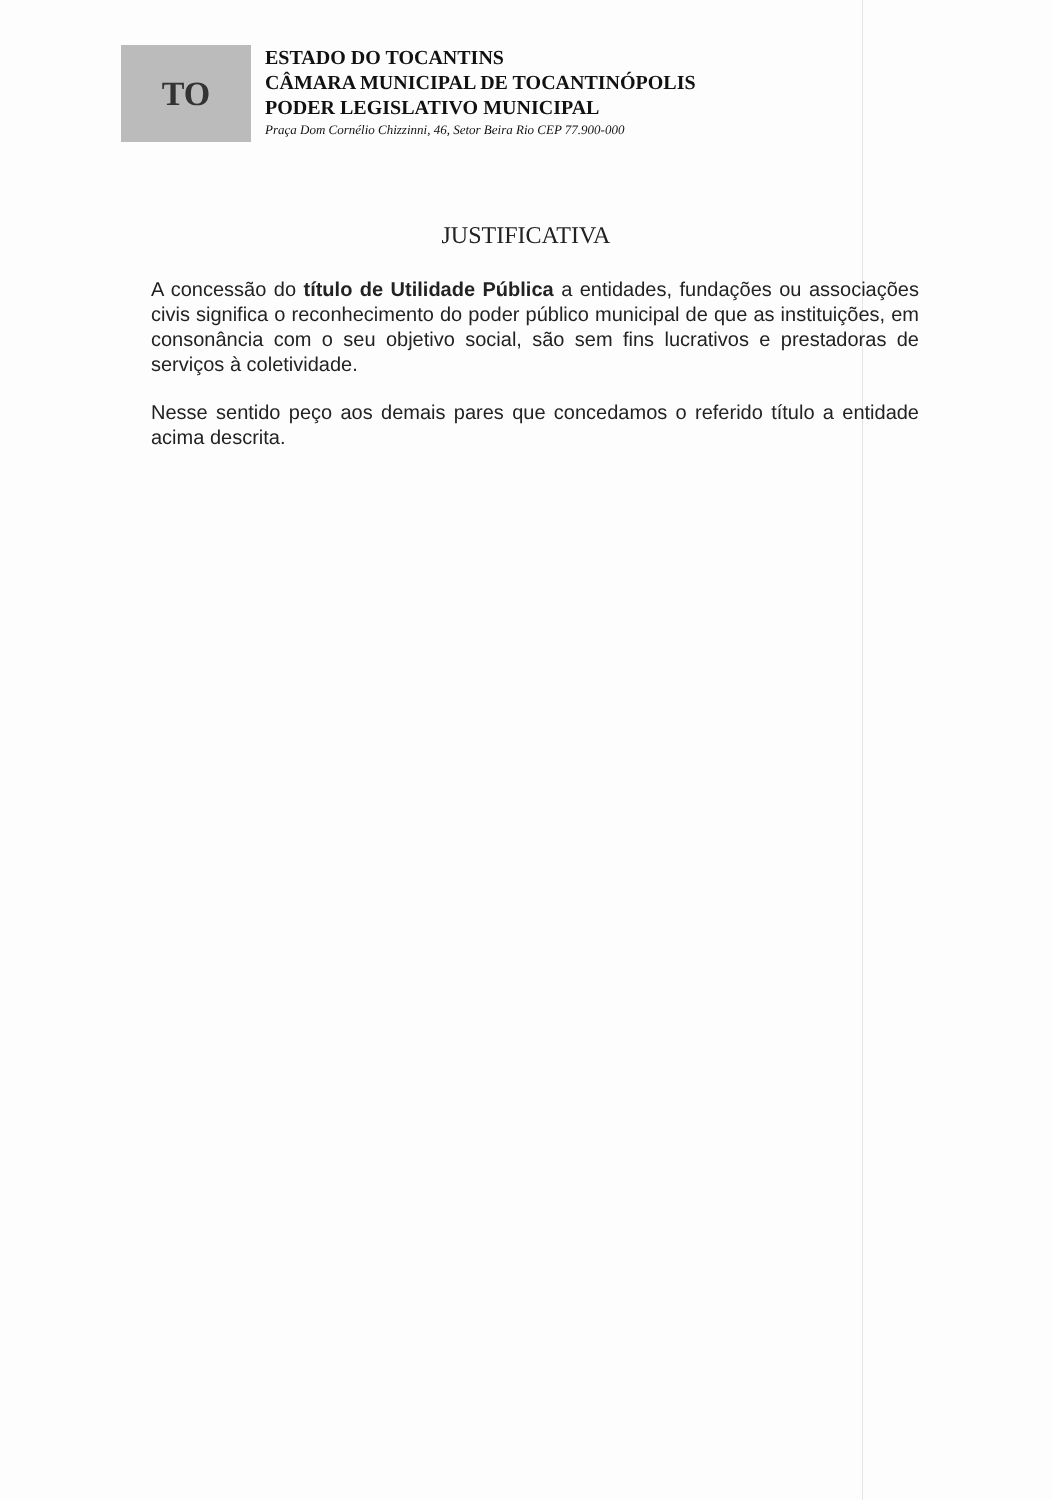TO
ESTADO DO TOCANTINS
CÂMARA MUNICIPAL DE TOCANTINÓPOLIS
PODER LEGISLATIVO MUNICIPAL
Praça Dom Cornélio Chizzinni, 46, Setor Beira Rio CEP 77.900-000
JUSTIFICATIVA
A concessão do título de Utilidade Pública a entidades, fundações ou associações civis significa o reconhecimento do poder público municipal de que as instituições, em consonância com o seu objetivo social, são sem fins lucrativos e prestadoras de serviços à coletividade.
Nesse sentido peço aos demais pares que concedamos o referido título a entidade acima descrita.